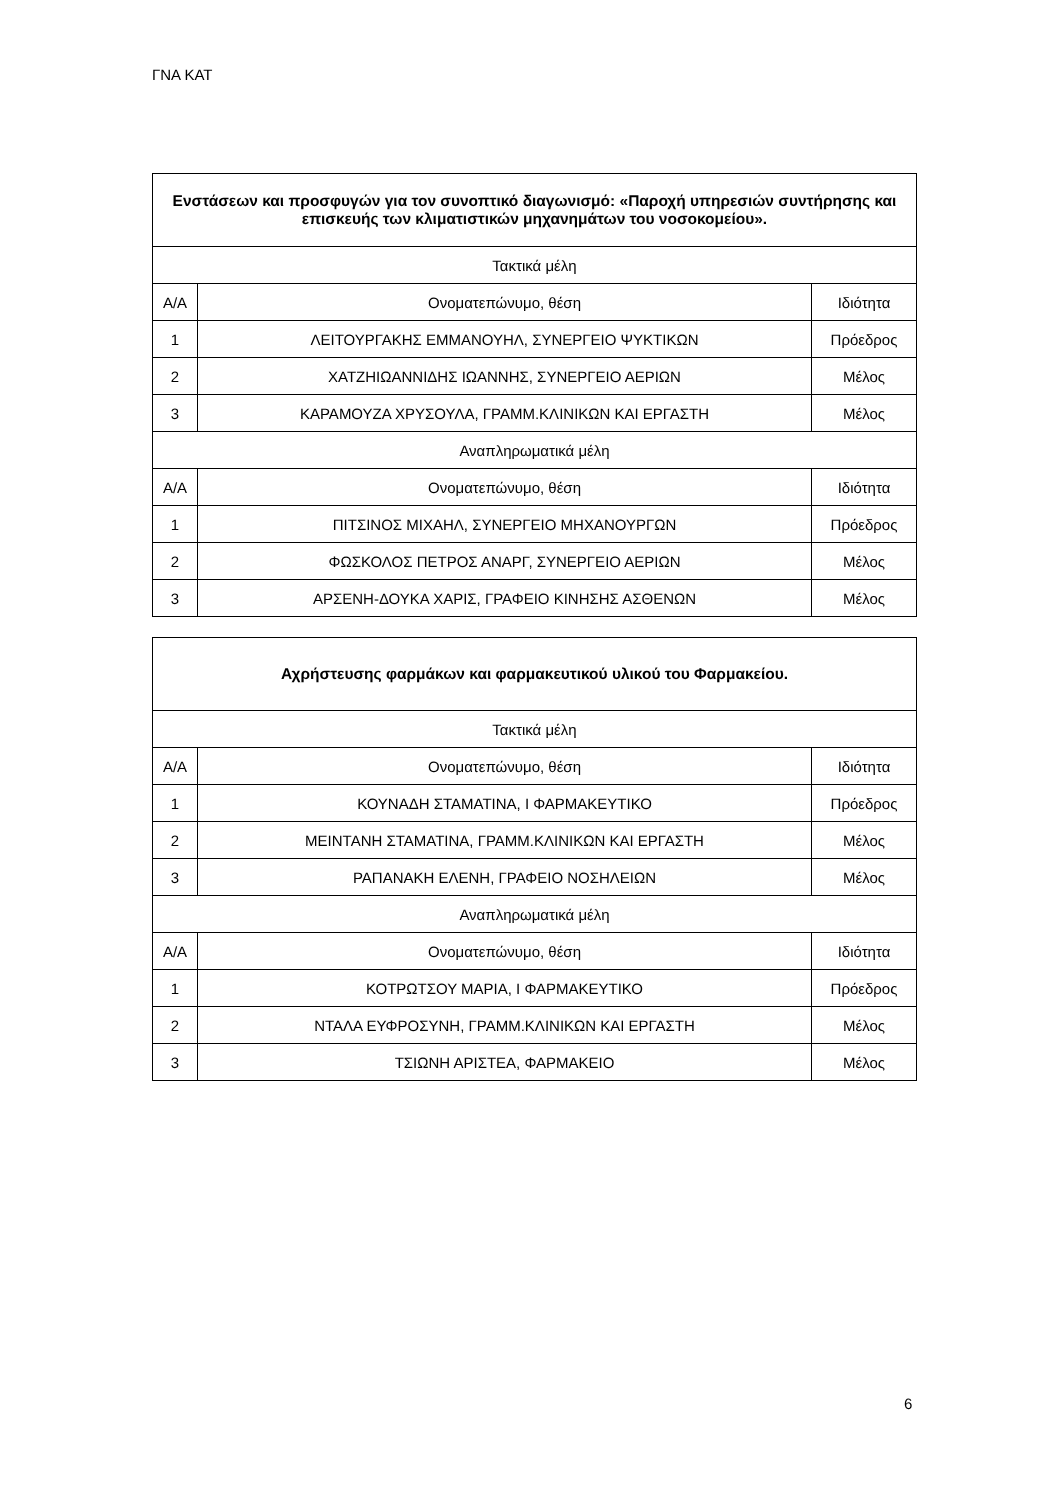ΓΝΑ ΚΑΤ
| Ενστάσεων και προσφυγών για τον συνοπτικό διαγωνισμό: «Παροχή υπηρεσιών συντήρησης και επισκευής των κλιματιστικών μηχανημάτων του νοσοκομείου». | | |
| --- | --- | --- |
| Τακτικά μέλη | | |
| Α/Α | Ονοματεπώνυμο, θέση | Ιδιότητα |
| 1 | ΛΕΙΤΟΥΡΓΑΚΗΣ ΕΜΜΑΝΟΥΗΛ, ΣΥΝΕΡΓΕΙΟ ΨΥΚΤΙΚΩΝ | Πρόεδρος |
| 2 | ΧΑΤΖΗΙΩΑΝΝΙΔΗΣ ΙΩΑΝΝΗΣ, ΣΥΝΕΡΓΕΙΟ ΑΕΡΙΩΝ | Μέλος |
| 3 | ΚΑΡΑΜΟΥΖΑ ΧΡΥΣΟΥΛΑ, ΓΡΑΜΜ.ΚΛΙΝΙΚΩΝ ΚΑΙ ΕΡΓΑΣΤΗ | Μέλος |
| Αναπληρωματικά μέλη | | |
| Α/Α | Ονοματεπώνυμο, θέση | Ιδιότητα |
| 1 | ΠΙΤΣΙΝΟΣ ΜΙΧΑΗΛ, ΣΥΝΕΡΓΕΙΟ ΜΗΧΑΝΟΥΡΓΩΝ | Πρόεδρος |
| 2 | ΦΩΣΚΟΛΟΣ ΠΕΤΡΟΣ ΑΝΑΡΓ, ΣΥΝΕΡΓΕΙΟ ΑΕΡΙΩΝ | Μέλος |
| 3 | ΑΡΣΕΝΗ-ΔΟΥΚΑ ΧΑΡΙΣ, ΓΡΑΦΕΙΟ ΚΙΝΗΣΗΣ ΑΣΘΕΝΩΝ | Μέλος |
| Αχρήστευσης φαρμάκων και φαρμακευτικού υλικού του Φαρμακείου. | | |
| --- | --- | --- |
| Τακτικά μέλη | | |
| Α/Α | Ονοματεπώνυμο, θέση | Ιδιότητα |
| 1 | ΚΟΥΝΑΔΗ ΣΤΑΜΑΤΙΝΑ, Ι ΦΑΡΜΑΚΕΥΤΙΚΟ | Πρόεδρος |
| 2 | ΜΕΙΝΤΑΝΗ ΣΤΑΜΑΤΙΝΑ, ΓΡΑΜΜ.ΚΛΙΝΙΚΩΝ ΚΑΙ ΕΡΓΑΣΤΗ | Μέλος |
| 3 | ΡΑΠΑΝΑΚΗ ΕΛΕΝΗ, ΓΡΑΦΕΙΟ ΝΟΣΗΛΕΙΩΝ | Μέλος |
| Αναπληρωματικά μέλη | | |
| Α/Α | Ονοματεπώνυμο, θέση | Ιδιότητα |
| 1 | ΚΟΤΡΩΤΣΟΥ ΜΑΡΙΑ, Ι ΦΑΡΜΑΚΕΥΤΙΚΟ | Πρόεδρος |
| 2 | ΝΤΑΛΑ ΕΥΦΡΟΣΥΝΗ, ΓΡΑΜΜ.ΚΛΙΝΙΚΩΝ ΚΑΙ ΕΡΓΑΣΤΗ | Μέλος |
| 3 | ΤΣΙΩΝΗ ΑΡΙΣΤΕΑ, ΦΑΡΜΑΚΕΙΟ | Μέλος |
6